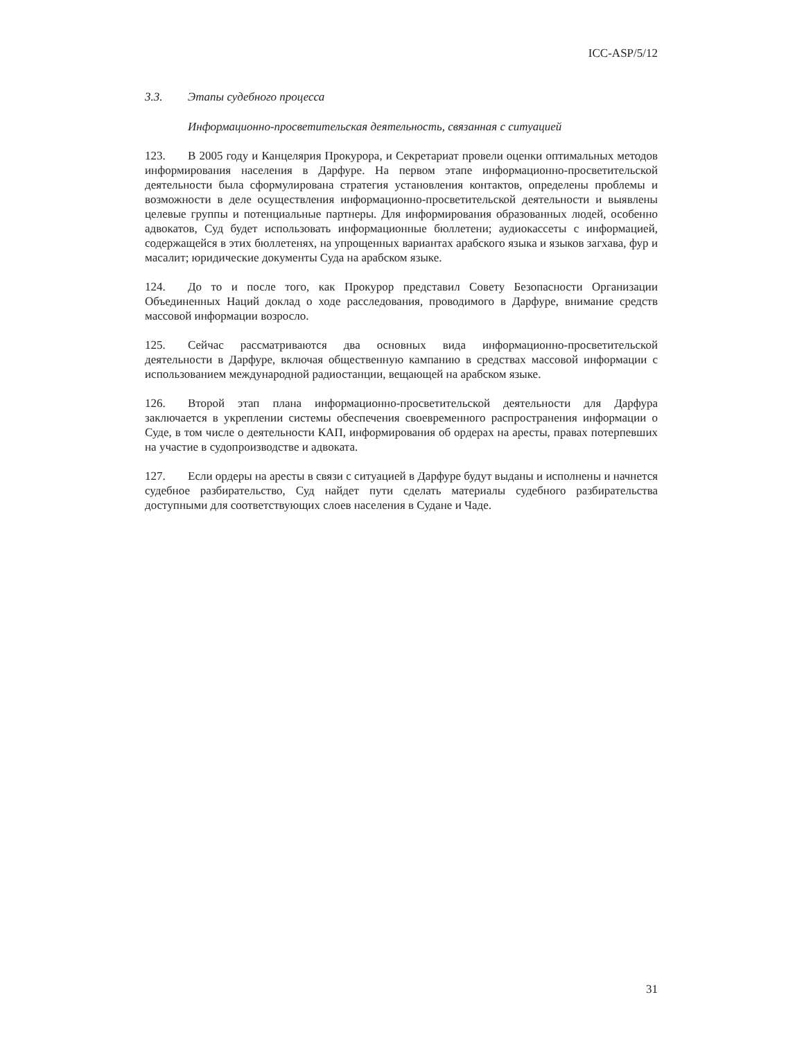ICC-ASP/5/12
3.3. Этапы судебного процесса
Информационно-просветительская деятельность, связанная с ситуацией
123. В 2005 году и Канцелярия Прокурора, и Секретариат провели оценки оптимальных методов информирования населения в Дарфуре. На первом этапе информационно-просветительской деятельности была сформулирована стратегия установления контактов, определены проблемы и возможности в деле осуществления информационно-просветительской деятельности и выявлены целевые группы и потенциальные партнеры. Для информирования образованных людей, особенно адвокатов, Суд будет использовать информационные бюллетени; аудиокассеты с информацией, содержащейся в этих бюллетенях, на упрощенных вариантах арабского языка и языков загхава, фур и масалит; юридические документы Суда на арабском языке.
124. До то и после того, как Прокурор представил Совету Безопасности Организации Объединенных Наций доклад о ходе расследования, проводимого в Дарфуре, внимание средств массовой информации возросло.
125. Сейчас рассматриваются два основных вида информационно-просветительской деятельности в Дарфуре, включая общественную кампанию в средствах массовой информации с использованием международной радиостанции, вещающей на арабском языке.
126. Второй этап плана информационно-просветительской деятельности для Дарфура заключается в укреплении системы обеспечения своевременного распространения информации о Суде, в том числе о деятельности КАП, информирования об ордерах на аресты, правах потерпевших на участие в судопроизводстве и адвоката.
127. Если ордеры на аресты в связи с ситуацией в Дарфуре будут выданы и исполнены и начнется судебное разбирательство, Суд найдет пути сделать материалы судебного разбирательства доступными для соответствующих слоев населения в Судане и Чаде.
31